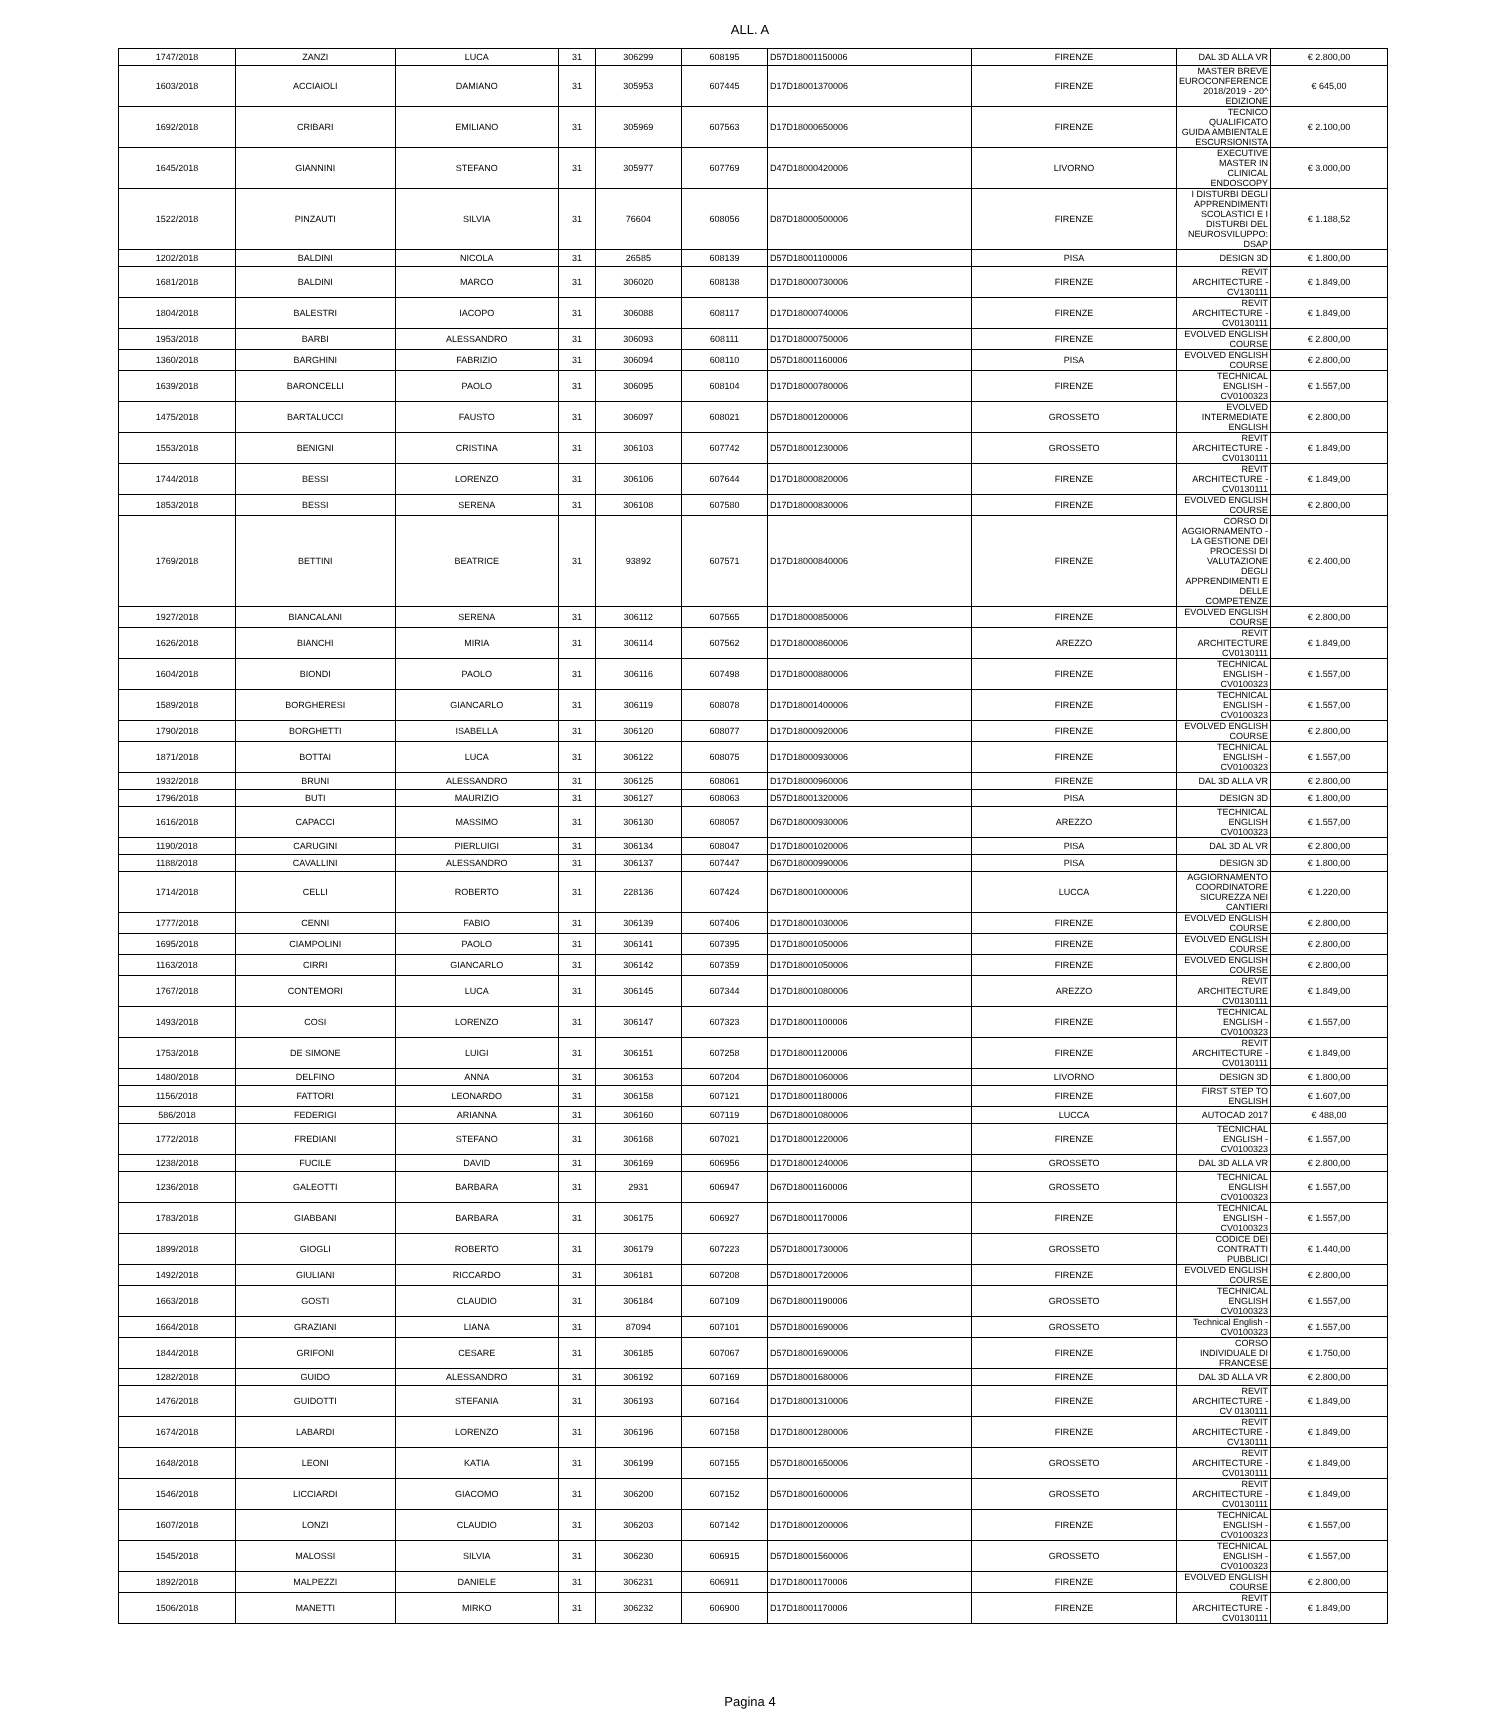ALL. A
| 1747/2018 | ZANZI | LUCA | 31 | 306299 | 608195 | D57D18001150006 | FIRENZE | DAL 3D ALLA VR | € 2.800,00 |
| 1603/2018 | ACCIAIOLI | DAMIANO | 31 | 305953 | 607445 | D17D18001370006 | FIRENZE | MASTER BREVE EUROCONFERENCE 2018/2019 - 20^ EDIZIONE | € 645,00 |
| 1692/2018 | CRIBARI | EMILIANO | 31 | 305969 | 607563 | D17D18000650006 | FIRENZE | TECNICO QUALIFICATO GUIDA AMBIENTALE ESCURSIONISTA | € 2.100,00 |
| 1645/2018 | GIANNINI | STEFANO | 31 | 305977 | 607769 | D47D18000420006 | LIVORNO | EXECUTIVE MASTER IN CLINICAL ENDOSCOPY | € 3.000,00 |
| 1522/2018 | PINZAUTI | SILVIA | 31 | 76604 | 608056 | D87D18000500006 | FIRENZE | I DISTURBI DEGLI APPRENDIMENTI SCOLASTICI E I DISTURBI DEL NEUROSVILUPPO: DSAP | € 1.188,52 |
| 1202/2018 | BALDINI | NICOLA | 31 | 26585 | 608139 | D57D18001100006 | PISA | DESIGN 3D | € 1.800,00 |
| 1681/2018 | BALDINI | MARCO | 31 | 306020 | 608138 | D17D18000730006 | FIRENZE | REVIT ARCHITECTURE - CV130111 | € 1.849,00 |
| 1804/2018 | BALESTRI | IACOPO | 31 | 306088 | 608117 | D17D18000740006 | FIRENZE | REVIT ARCHITECTURE - CV0130111 | € 1.849,00 |
| 1953/2018 | BARBI | ALESSANDRO | 31 | 306093 | 608111 | D17D18000750006 | FIRENZE | EVOLVED ENGLISH COURSE | € 2.800,00 |
| 1360/2018 | BARGHINI | FABRIZIO | 31 | 306094 | 608110 | D57D18001160006 | PISA | EVOLVED ENGLISH COURSE | € 2.800,00 |
| 1639/2018 | BARONCELLI | PAOLO | 31 | 306095 | 608104 | D17D18000780006 | FIRENZE | TECHNICAL ENGLISH - CV0100323 | € 1.557,00 |
| 1475/2018 | BARTALUCCI | FAUSTO | 31 | 306097 | 608021 | D57D18001200006 | GROSSETO | EVOLVED INTERMEDIATE ENGLISH | € 2.800,00 |
| 1553/2018 | BENIGNI | CRISTINA | 31 | 306103 | 607742 | D57D18001230006 | GROSSETO | REVIT ARCHITECTURE - CV0130111 | € 1.849,00 |
| 1744/2018 | BESSI | LORENZO | 31 | 306106 | 607644 | D17D18000820006 | FIRENZE | REVIT ARCHITECTURE - CV0130111 | € 1.849,00 |
| 1853/2018 | BESSI | SERENA | 31 | 306108 | 607580 | D17D18000830006 | FIRENZE | EVOLVED ENGLISH COURSE | € 2.800,00 |
| 1769/2018 | BETTINI | BEATRICE | 31 | 93892 | 607571 | D17D18000840006 | FIRENZE | CORSO DI AGGIORNAMENTO - LA GESTIONE DEI PROCESSI DI VALUTAZIONE DEGLI APPRENDIMENTI E DELLE COMPETENZE | € 2.400,00 |
| 1927/2018 | BIANCALANI | SERENA | 31 | 306112 | 607565 | D17D18000850006 | FIRENZE | EVOLVED ENGLISH COURSE | € 2.800,00 |
| 1626/2018 | BIANCHI | MIRIA | 31 | 306114 | 607562 | D17D18000860006 | AREZZO | REVIT ARCHITECTURE CV0130111 | € 1.849,00 |
| 1604/2018 | BIONDI | PAOLO | 31 | 306116 | 607498 | D17D18000880006 | FIRENZE | TECHNICAL ENGLISH - CV0100323 | € 1.557,00 |
| 1589/2018 | BORGHERESI | GIANCARLO | 31 | 306119 | 608078 | D17D18001400006 | FIRENZE | TECHNICAL ENGLISH - CV0100323 | € 1.557,00 |
| 1790/2018 | BORGHETTI | ISABELLA | 31 | 306120 | 608077 | D17D18000920006 | FIRENZE | EVOLVED ENGLISH COURSE | € 2.800,00 |
| 1871/2018 | BOTTAI | LUCA | 31 | 306122 | 608075 | D17D18000930006 | FIRENZE | TECHNICAL ENGLISH - CV0100323 | € 1.557,00 |
| 1932/2018 | BRUNI | ALESSANDRO | 31 | 306125 | 608061 | D17D18000960006 | FIRENZE | DAL 3D ALLA VR | € 2.800,00 |
| 1796/2018 | BUTI | MAURIZIO | 31 | 306127 | 608063 | D57D18001320006 | PISA | DESIGN 3D | € 1.800,00 |
| 1616/2018 | CAPACCI | MASSIMO | 31 | 306130 | 608057 | D67D18000930006 | AREZZO | TECHNICAL ENGLISH CV0100323 | € 1.557,00 |
| 1190/2018 | CARUGINI | PIERLUIGI | 31 | 306134 | 608047 | D17D18001020006 | PISA | DAL 3D AL VR | € 2.800,00 |
| 1188/2018 | CAVALLINI | ALESSANDRO | 31 | 306137 | 607447 | D67D18000990006 | PISA | DESIGN 3D | € 1.800,00 |
| 1714/2018 | CELLI | ROBERTO | 31 | 228136 | 607424 | D67D18001000006 | LUCCA | AGGIORNAMENTO COORDINATORE SICUREZZA NEI CANTIERI | € 1.220,00 |
| 1777/2018 | CENNI | FABIO | 31 | 306139 | 607406 | D17D18001030006 | FIRENZE | EVOLVED ENGLISH COURSE | € 2.800,00 |
| 1695/2018 | CIAMPOLINI | PAOLO | 31 | 306141 | 607395 | D17D18001050006 | FIRENZE | EVOLVED ENGLISH COURSE | € 2.800,00 |
| 1163/2018 | CIRRI | GIANCARLO | 31 | 306142 | 607359 | D17D18001050006 | FIRENZE | EVOLVED ENGLISH COURSE | € 2.800,00 |
| 1767/2018 | CONTEMORI | LUCA | 31 | 306145 | 607344 | D17D18001080006 | AREZZO | REVIT ARCHITECTURE CV0130111 | € 1.849,00 |
| 1493/2018 | COSI | LORENZO | 31 | 306147 | 607323 | D17D18001100006 | FIRENZE | TECHNICAL ENGLISH - CV0100323 | € 1.557,00 |
| 1753/2018 | DE SIMONE | LUIGI | 31 | 306151 | 607258 | D17D18001120006 | FIRENZE | REVIT ARCHITECTURE - CV0130111 | € 1.849,00 |
| 1480/2018 | DELFINO | ANNA | 31 | 306153 | 607204 | D67D18001060006 | LIVORNO | DESIGN 3D | € 1.800,00 |
| 1156/2018 | FATTORI | LEONARDO | 31 | 306158 | 607121 | D17D18001180006 | FIRENZE | FIRST STEP TO ENGLISH | € 1.607,00 |
| 586/2018 | FEDERIGI | ARIANNA | 31 | 306160 | 607119 | D67D18001080006 | LUCCA | AUTOCAD 2017 | € 488,00 |
| 1772/2018 | FREDIANI | STEFANO | 31 | 306168 | 607021 | D17D18001220006 | FIRENZE | TECNICHAL ENGLISH - CV0100323 | € 1.557,00 |
| 1238/2018 | FUCILE | DAVID | 31 | 306169 | 606956 | D17D18001240006 | GROSSETO | DAL 3D ALLA VR | € 2.800,00 |
| 1236/2018 | GALEOTTI | BARBARA | 31 | 2931 | 606947 | D67D18001160006 | GROSSETO | TECHNICAL ENGLISH CV0100323 | € 1.557,00 |
| 1783/2018 | GIABBANI | BARBARA | 31 | 306175 | 606927 | D67D18001170006 | FIRENZE | TECHNICAL ENGLISH - CV0100323 | € 1.557,00 |
| 1899/2018 | GIOGLI | ROBERTO | 31 | 306179 | 607223 | D57D18001730006 | GROSSETO | CODICE DEI CONTRATTI PUBBLICI | € 1.440,00 |
| 1492/2018 | GIULIANI | RICCARDO | 31 | 306181 | 607208 | D57D18001720006 | FIRENZE | EVOLVED ENGLISH COURSE | € 2.800,00 |
| 1663/2018 | GOSTI | CLAUDIO | 31 | 306184 | 607109 | D67D18001190006 | GROSSETO | TECHNICAL ENGLISH CV0100323 | € 1.557,00 |
| 1664/2018 | GRAZIANI | LIANA | 31 | 87094 | 607101 | D57D18001690006 | GROSSETO | Technical English - CV0100323 | € 1.557,00 |
| 1844/2018 | GRIFONI | CESARE | 31 | 306185 | 607067 | D57D18001690006 | FIRENZE | CORSO INDIVIDUALE DI FRANCESE | € 1.750,00 |
| 1282/2018 | GUIDO | ALESSANDRO | 31 | 306192 | 607169 | D57D18001680006 | FIRENZE | DAL 3D ALLA VR | € 2.800,00 |
| 1476/2018 | GUIDOTTI | STEFANIA | 31 | 306193 | 607164 | D17D18001310006 | FIRENZE | REVIT ARCHITECTURE - CV 0130111 | € 1.849,00 |
| 1674/2018 | LABARDI | LORENZO | 31 | 306196 | 607158 | D17D18001280006 | FIRENZE | REVIT ARCHITECTURE - CV130111 | € 1.849,00 |
| 1648/2018 | LEONI | KATIA | 31 | 306199 | 607155 | D57D18001650006 | GROSSETO | REVIT ARCHITECTURE - CV0130111 | € 1.849,00 |
| 1546/2018 | LICCIARDI | GIACOMO | 31 | 306200 | 607152 | D57D18001600006 | GROSSETO | REVIT ARCHITECTURE - CV0130111 | € 1.849,00 |
| 1607/2018 | LONZI | CLAUDIO | 31 | 306203 | 607142 | D17D18001200006 | FIRENZE | TECHNICAL ENGLISH - CV0100323 | € 1.557,00 |
| 1545/2018 | MALOSSI | SILVIA | 31 | 306230 | 606915 | D57D18001560006 | GROSSETO | TECHNICAL ENGLISH - CV0100323 | € 1.557,00 |
| 1892/2018 | MALPEZZI | DANIELE | 31 | 306231 | 606911 | D17D18001170006 | FIRENZE | EVOLVED ENGLISH COURSE | € 2.800,00 |
| 1506/2018 | MANETTI | MIRKO | 31 | 306232 | 606900 | D17D18001170006 | FIRENZE | REVIT ARCHITECTURE - CV0130111 | € 1.849,00 |
Pagina 4